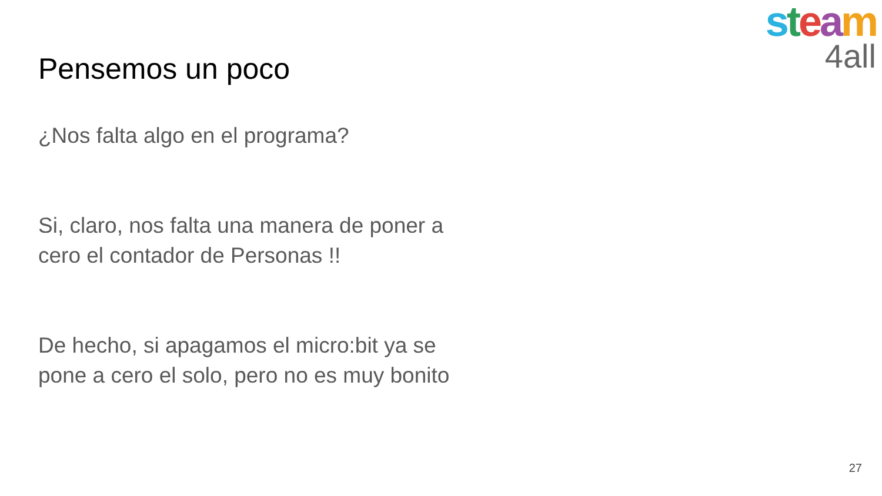steam
4all
Pensemos un poco
¿Nos falta algo en el programa?
Si, claro, nos falta una manera de poner a cero el contador de Personas !!
De hecho, si apagamos el micro:bit ya se pone a cero el solo, pero no es muy bonito
27